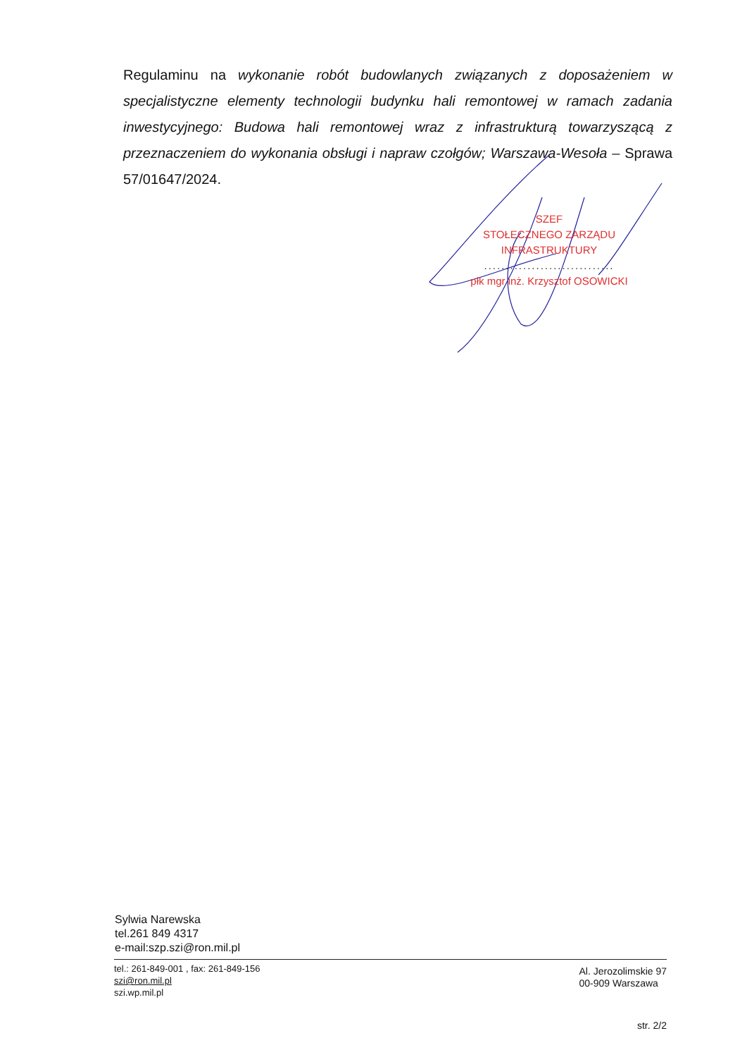Regulaminu na wykonanie robót budowlanych związanych z doposażeniem w specjalistyczne elementy technologii budynku hali remontowej w ramach zadania inwestycyjnego: Budowa hali remontowej wraz z infrastrukturą towarzyszącą z przeznaczeniem do wykonania obsługi i napraw czołgów; Warszawa-Wesoła – Sprawa 57/01647/2024.
SZEF
STOŁECZNEGO ZARZĄDU INFRASTRUKTURY
..............................
płk mgr inż. Krzysztof OSOWICKI
Sylwia Narewska
tel.261 849 4317
e-mail:szp.szi@ron.mil.pl
tel.: 261-849-001 , fax: 261-849-156
szi@ron.mil.pl
szi.wp.mil.pl
Al. Jerozolimskie 97
00-909 Warszawa
str. 2/2